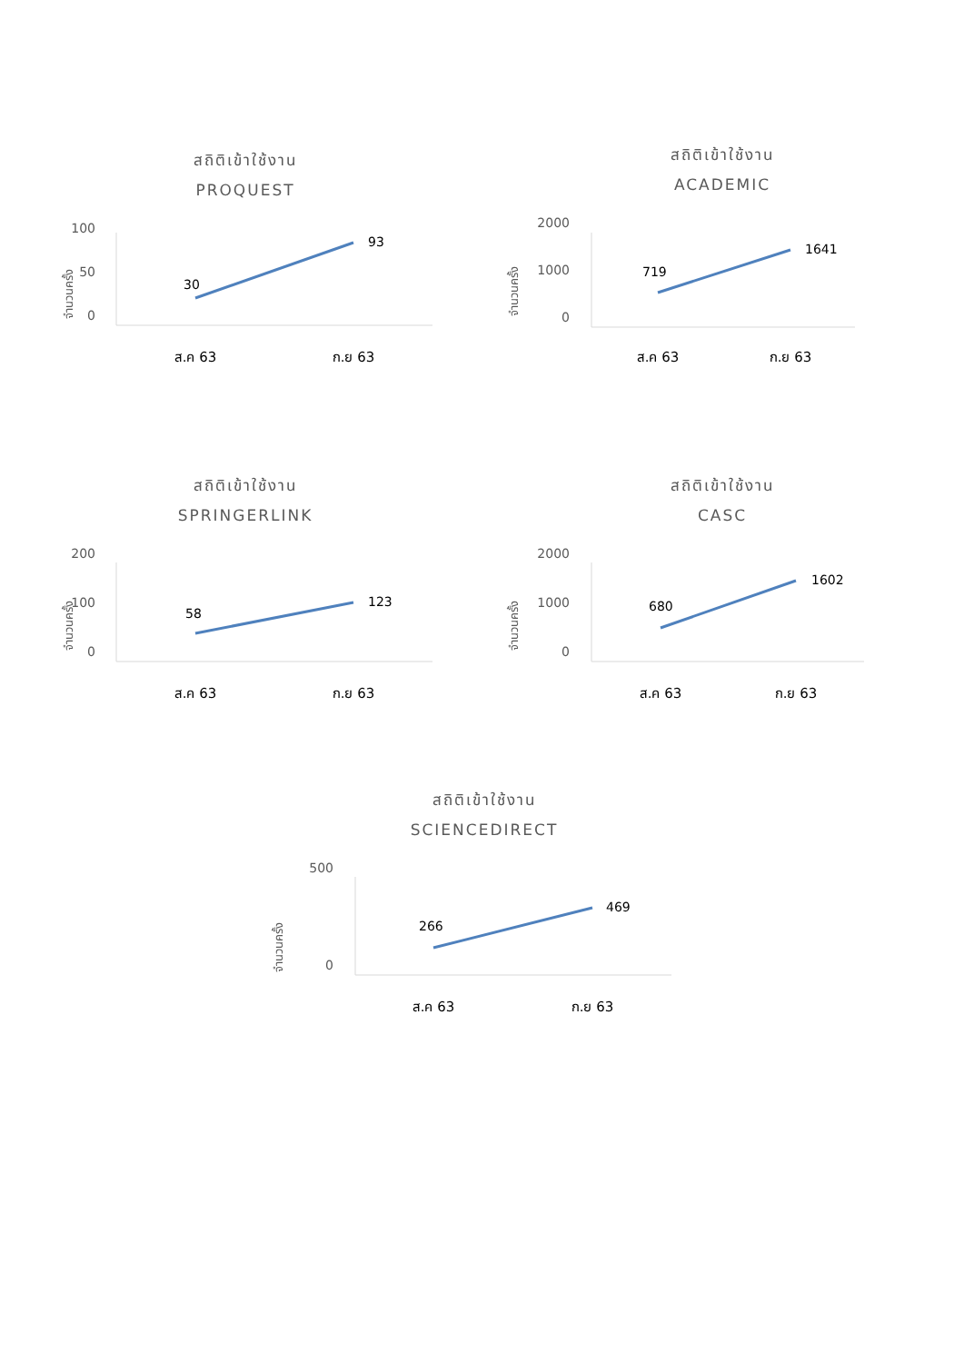สถิติเข้าใช้งาน
PROQUEST
จำนวนครั้ง
100
50
0
30
93
ส.ค 63
ก.ย 63
สถิติเข้าใช้งาน
ACADEMIC
จำนวนครั้ง
2000
1000
0
719
1641
ส.ค 63
ก.ย 63
สถิติเข้าใช้งาน
SPRINGERLINK
จำนวนครั้ง
200
100
0
58
123
ส.ค 63
ก.ย 63
สถิติเข้าใช้งาน
CASC
จำนวนครั้ง
2000
1000
0
680
1602
ส.ค 63
ก.ย 63
สถิติเข้าใช้งาน
SCIENCEDIRECT
จำนวนครั้ง
500
0
266
469
ส.ค 63
ก.ย 63